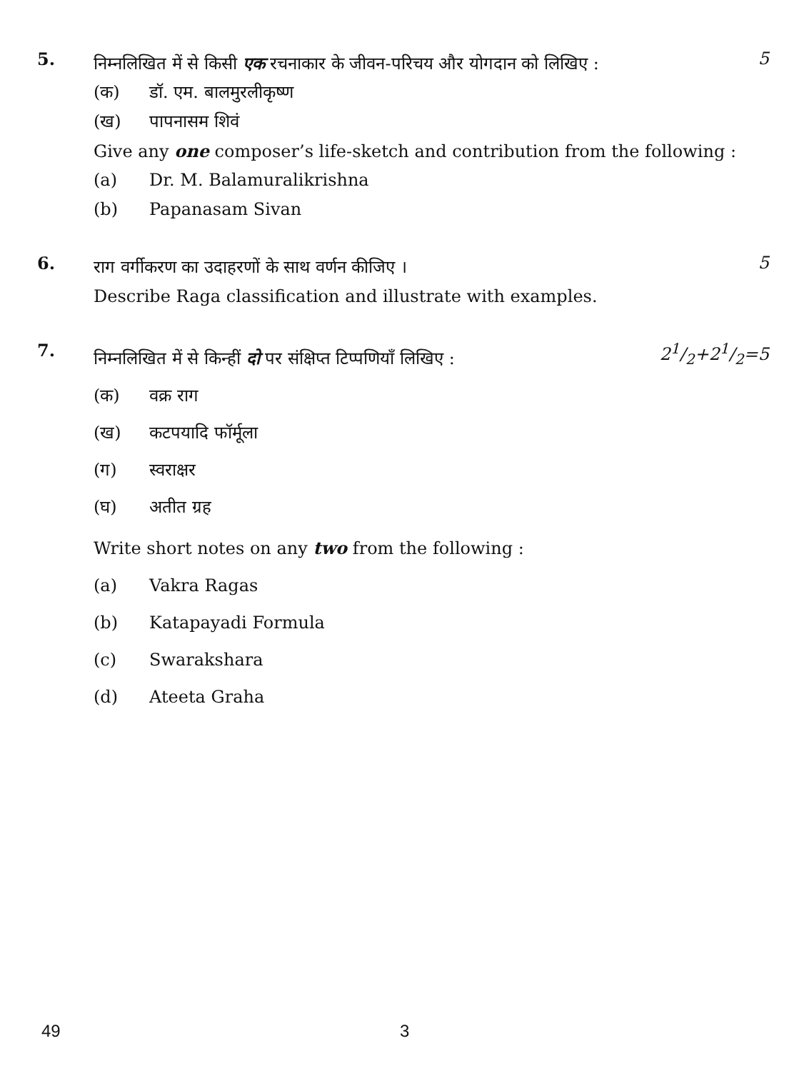5. 5
निम्नलिखित में से किसी एक रचनाकार के जीवन-परिचय और योगदान को लिखिए :
(क) डॉ. एम. बालमुरलीकृष्ण
(ख) पापनासम शिवं
Give any one composer’s life-sketch and contribution from the following :
(a) Dr. M. Balamuralikrishna
(b) Papanasam Sivan
6. 5
राग वर्गीकरण का उदाहरणों के साथ वर्णन कीजिए ।
Describe Raga classification and illustrate with examples.
7. 21/2+21/2=5
निम्नलिखित में से किन्हीं दो पर संक्षिप्त टिप्पणियाँ लिखिए :
(क) वक्र राग
(ख) कटपयादि फॉर्मूला
(ग) स्वराक्षर
(घ) अतीत ग्रह
Write short notes on any two from the following :
(a) Vakra Ragas
(b) Katapayadi Formula
(c) Swarakshara
(d) Ateeta Graha
49 3